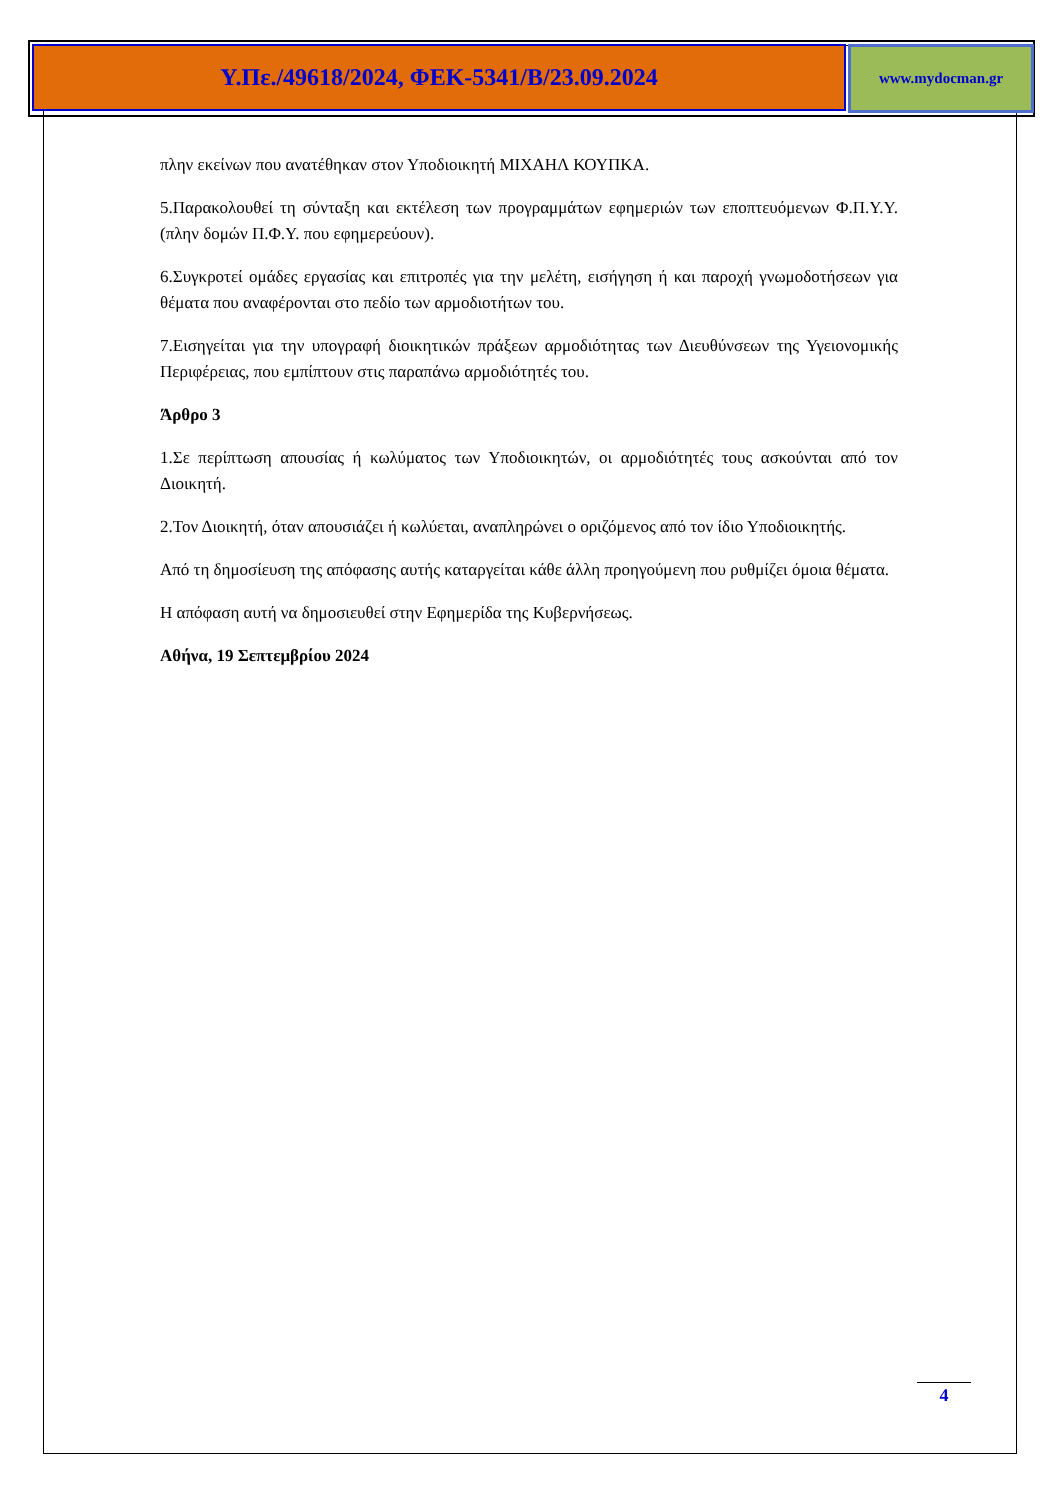Υ.Πε./49618/2024, ΦΕΚ-5341/Β/23.09.2024
www.mydocman.gr
πλην εκείνων που ανατέθηκαν στον Υποδιοικητή ΜΙΧΑΗΛ ΚΟΥΠΚΑ.
5.Παρακολουθεί τη σύνταξη και εκτέλεση των προγραμμάτων εφημεριών των εποπτευόμενων Φ.Π.Υ.Υ. (πλην δομών Π.Φ.Υ. που εφημερεύουν).
6.Συγκροτεί ομάδες εργασίας και επιτροπές για την μελέτη, εισήγηση ή και παροχή γνωμοδοτήσεων για θέματα που αναφέρονται στο πεδίο των αρμοδιοτήτων του.
7.Εισηγείται για την υπογραφή διοικητικών πράξεων αρμοδιότητας των Διευθύνσεων της Υγειονομικής Περιφέρειας, που εμπίπτουν στις παραπάνω αρμοδιότητές του.
Άρθρο 3
1.Σε περίπτωση απουσίας ή κωλύματος των Υποδιοικητών, οι αρμοδιότητές τους ασκούνται από τον Διοικητή.
2.Τον Διοικητή, όταν απουσιάζει ή κωλύεται, αναπληρώνει ο οριζόμενος από τον ίδιο Υποδιοικητής.
Από τη δημοσίευση της απόφασης αυτής καταργείται κάθε άλλη προηγούμενη που ρυθμίζει όμοια θέματα.
Η απόφαση αυτή να δημοσιευθεί στην Εφημερίδα της Κυβερνήσεως.
Αθήνα, 19 Σεπτεμβρίου 2024
4